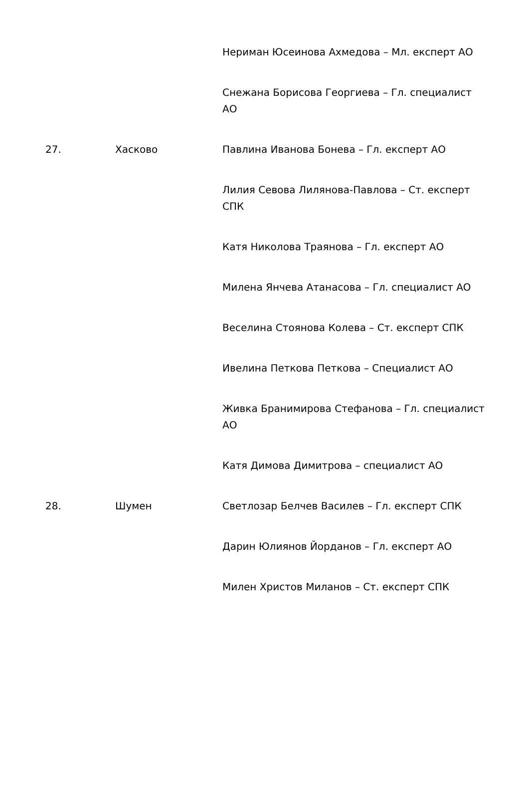| | | Нериман Юсеинова Ахмедова – Мл. експерт АО |
| | | Снежана Борисова Георгиева – Гл. специалист АО |
| 27. | Хасково | Павлина Иванова Бонева – Гл. експерт АО |
| | | Лилия Севова Лилянова-Павлова – Ст. експерт СПК |
| | | Катя Николова Траянова – Гл. експерт АО |
| | | Милена Янчева Атанасова – Гл. специалист АО |
| | | Веселина Стоянова Колева – Ст. експерт СПК |
| | | Ивелина Петкова Петкова – Специалист АО |
| | | Живка Бранимирова Стефанова – Гл. специалист АО |
| | | Катя Димова Димитрова – специалист АО |
| 28. | Шумен | Светлозар Белчев Василев – Гл. експерт СПК |
| | | Дарин Юлиянов Йорданов – Гл. експерт АО |
| | | Милен Христов Миланов – Ст. експерт СПК |